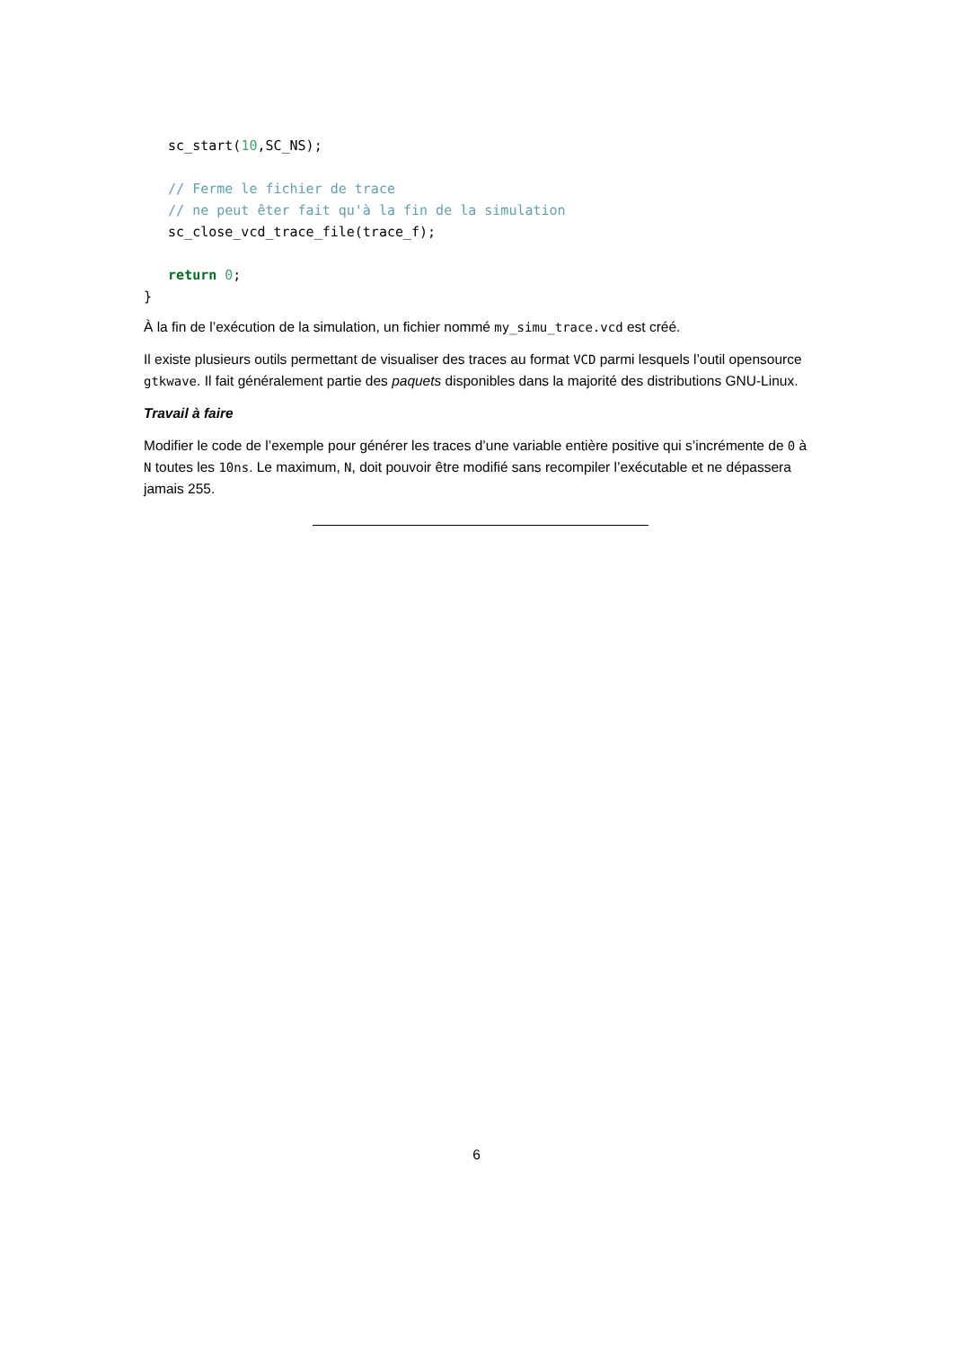sc_start(10,SC_NS);

   // Ferme le fichier de trace
   // ne peut êter fait qu'à la fin de la simulation
   sc_close_vcd_trace_file(trace_f);

   return 0;
}
À la fin de l’exécution de la simulation, un fichier nommé my_simu_trace.vcd est créé.
Il existe plusieurs outils permettant de visualiser des traces au format VCD parmi lesquels l’outil opensource gtkwave. Il fait généralement partie des paquets disponibles dans la majorité des distributions GNU-Linux.
Travail à faire
Modifier le code de l’exemple pour générer les traces d’une variable entière positive qui s’incrémente de 0 à N toutes les 10ns. Le maximum, N, doit pouvoir être modifié sans recompiler l’exécutable et ne dépassera jamais 255.
6